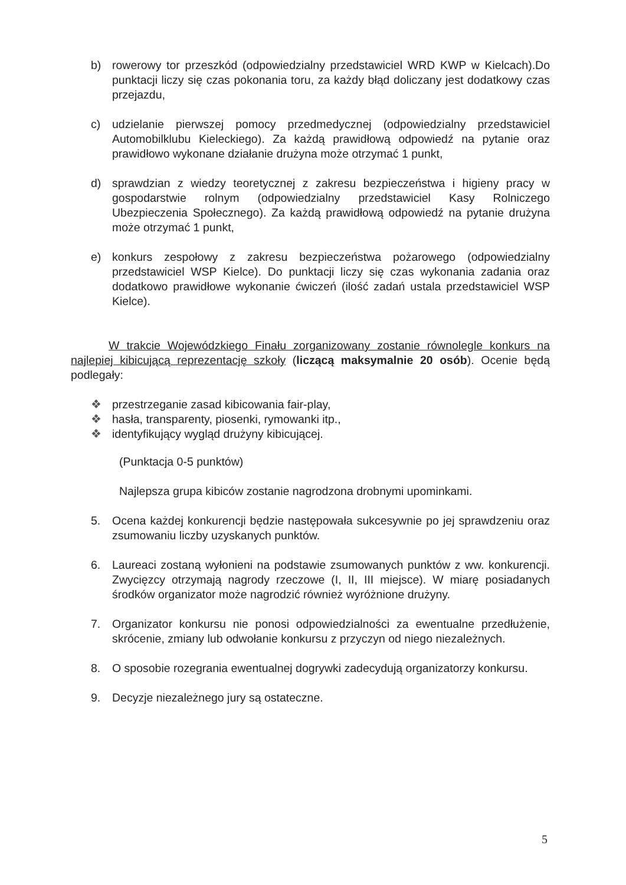b) rowerowy tor przeszkód (odpowiedzialny przedstawiciel WRD KWP w Kielcach).Do punktacji liczy się czas pokonania toru, za każdy błąd doliczany jest dodatkowy czas przejazdu,
c) udzielanie pierwszej pomocy przedmedycznej (odpowiedzialny przedstawiciel Automobilklubu Kieleckiego). Za każdą prawidłową odpowiedź na pytanie oraz prawidłowo wykonane działanie drużyna może otrzymać 1 punkt,
d) sprawdzian z wiedzy teoretycznej z zakresu bezpieczeństwa i higieny pracy w gospodarstwie rolnym (odpowiedzialny przedstawiciel Kasy Rolniczego Ubezpieczenia Społecznego). Za każdą prawidłową odpowiedź na pytanie drużyna może otrzymać 1 punkt,
e) konkurs zespołowy z zakresu bezpieczeństwa pożarowego (odpowiedzialny przedstawiciel WSP Kielce). Do punktacji liczy się czas wykonania zadania oraz dodatkowo prawidłowe wykonanie ćwiczeń (ilość zadań ustala przedstawiciel WSP Kielce).
W trakcie Wojewódzkiego Finału zorganizowany zostanie równolegle konkurs na najlepiej kibicującą reprezentację szkoły (liczącą maksymalnie 20 osób). Ocenie będą podlegały:
❖ przestrzeganie zasad kibicowania fair-play,
❖ hasła, transparenty, piosenki, rymowanki itp.,
❖ identyfikujący wygląd drużyny kibicującej.
(Punktacja 0-5 punktów)
Najlepsza grupa kibiców zostanie nagrodzona drobnymi upominkami.
5. Ocena każdej konkurencji będzie następowała sukcesywnie po jej sprawdzeniu oraz zsumowaniu liczby uzyskanych punktów.
6. Laureaci zostaną wyłonieni na podstawie zsumowanych punktów z ww. konkurencji. Zwycięzcy otrzymają nagrody rzeczowe (I, II, III miejsce). W miarę posiadanych środków organizator może nagrodzić również wyróżnione drużyny.
7. Organizator konkursu nie ponosi odpowiedzialności za ewentualne przedłużenie, skrócenie, zmiany lub odwołanie konkursu z przyczyn od niego niezależnych.
8. O sposobie rozegrania ewentualnej dogrywki zadecydują organizatorzy konkursu.
9. Decyzje niezależnego jury są ostateczne.
5